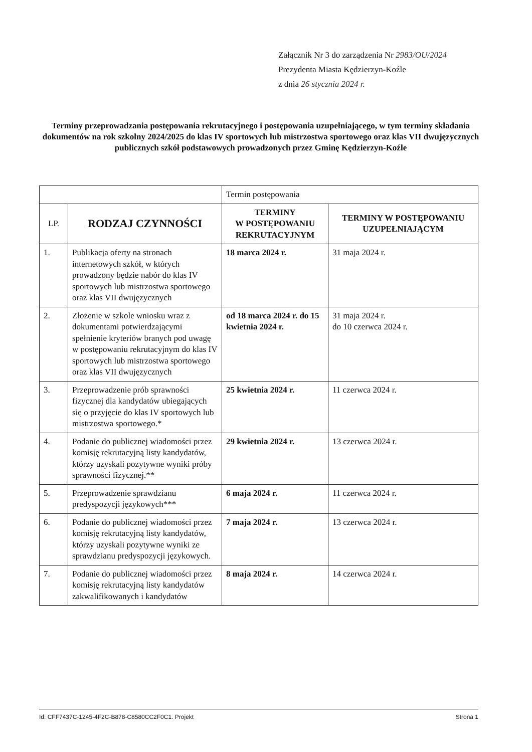Załącznik Nr 3 do zarządzenia Nr 2983/OU/2024
Prezydenta Miasta Kędzierzyn-Koźle
z dnia 26 stycznia 2024 r.
Terminy przeprowadzania postępowania rekrutacyjnego i postępowania uzupełniającego, w tym terminy składania dokumentów na rok szkolny 2024/2025 do klas IV sportowych lub mistrzostwa sportowego oraz klas VII dwujęzycznych publicznych szkół podstawowych prowadzonych przez Gminę Kędzierzyn-Koźle
| | | Termin postępowania | |
| LP. | RODZAJ CZYNNOŚCI | TERMINY W POSTĘPOWANIU REKRUTACYJNYM | TERMINY W POSTĘPOWANIU UZUPEŁNIAJĄCYM |
| 1. | Publikacja oferty na stronach internetowych szkół, w których prowadzony będzie nabór do klas IV sportowych lub mistrzostwa sportowego oraz klas VII dwujęzycznych | 18 marca 2024 r. | 31 maja 2024 r. |
| 2. | Złożenie w szkole wniosku wraz z dokumentami potwierdzającymi spełnienie kryteriów branych pod uwagę w postępowaniu rekrutacyjnym do klas IV sportowych lub mistrzostwa sportowego oraz klas VII dwujęzycznych | od 18 marca 2024 r. do 15 kwietnia 2024 r. | 31 maja 2024 r. do 10 czerwca 2024 r. |
| 3. | Przeprowadzenie prób sprawności fizycznej dla kandydatów ubiegających się o przyjęcie do klas IV sportowych lub mistrzostwa sportowego.* | 25 kwietnia 2024 r. | 11 czerwca 2024 r. |
| 4. | Podanie do publicznej wiadomości przez komisję rekrutacyjną listy kandydatów, którzy uzyskali pozytywne wyniki próby sprawności fizycznej.** | 29 kwietnia 2024 r. | 13 czerwca 2024 r. |
| 5. | Przeprowadzenie sprawdzianu predyspozycji językowych*** | 6 maja 2024 r. | 11 czerwca 2024 r. |
| 6. | Podanie do publicznej wiadomości przez komisję rekrutacyjną listy kandydatów, którzy uzyskali pozytywne wyniki ze sprawdzianu predyspozycji językowych. | 7 maja 2024 r. | 13 czerwca 2024 r. |
| 7. | Podanie do publicznej wiadomości przez komisję rekrutacyjną listy kandydatów zakwalifikowanych i kandydatów | 8 maja 2024 r. | 14 czerwca 2024 r. |
Id: CFF7437C-1245-4F2C-B878-C8580CC2F0C1. Projekt Strona 1